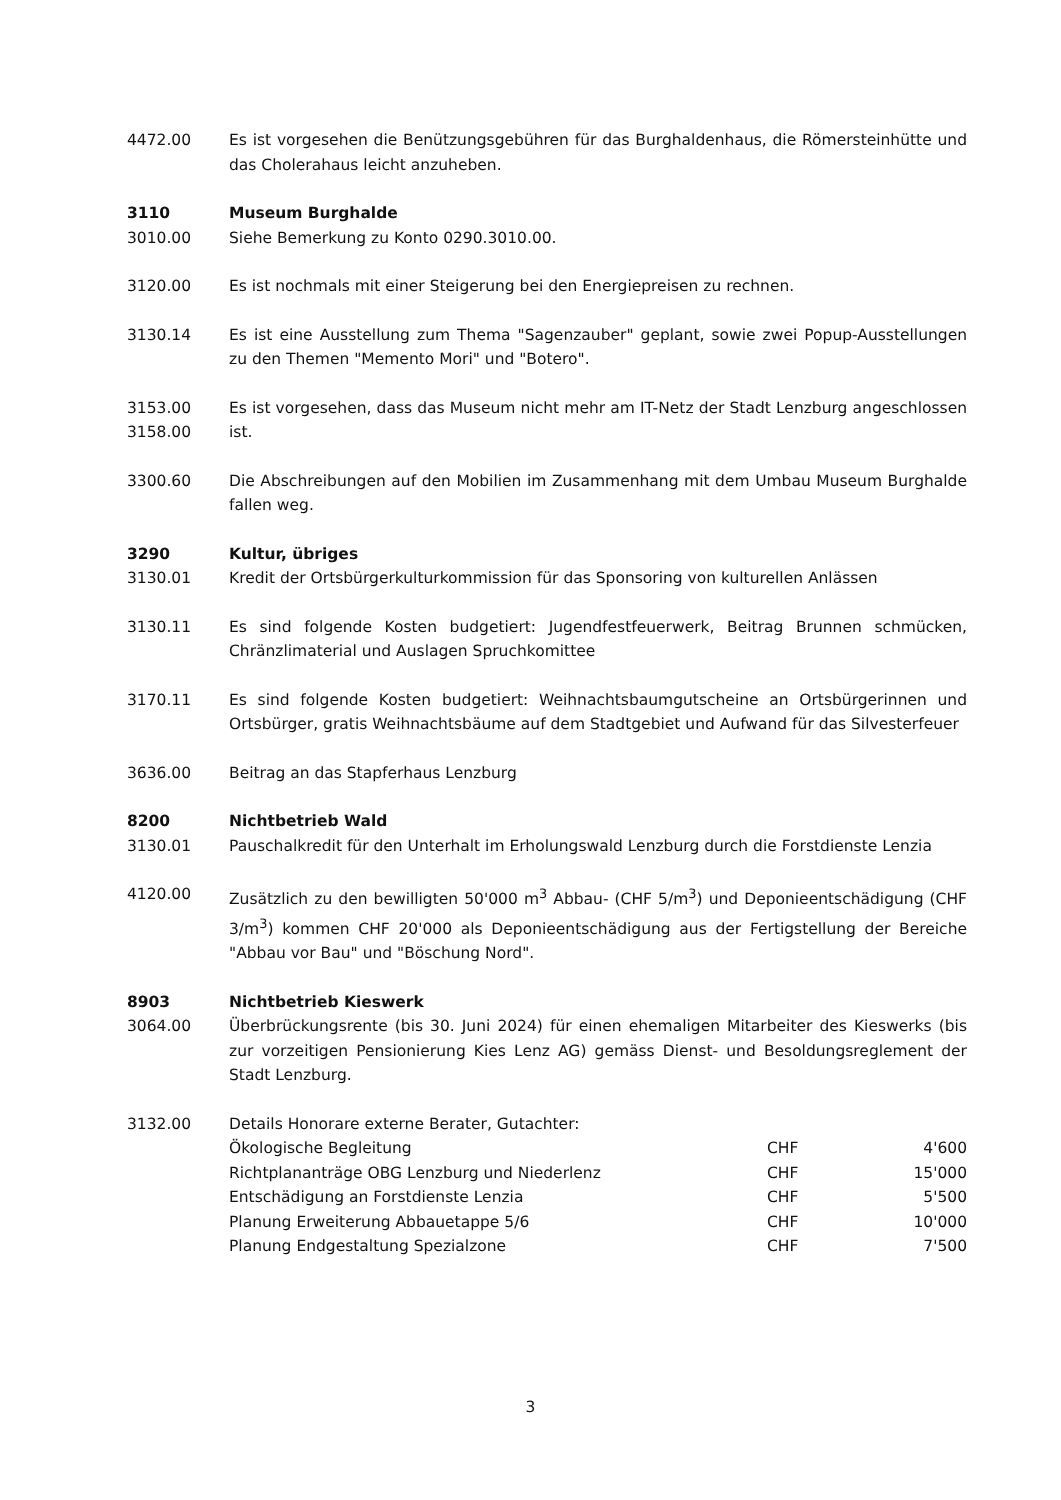4472.00 Es ist vorgesehen die Benützungsgebühren für das Burghaldenhaus, die Römersteinhütte und das Cholerahaus leicht anzuheben.
3110 Museum Burghalde
3010.00 Siehe Bemerkung zu Konto 0290.3010.00.
3120.00 Es ist nochmals mit einer Steigerung bei den Energiepreisen zu rechnen.
3130.14 Es ist eine Ausstellung zum Thema "Sagenzauber" geplant, sowie zwei Popup-Ausstellungen zu den Themen "Memento Mori" und "Botero".
3153.00
3158.00
Es ist vorgesehen, dass das Museum nicht mehr am IT-Netz der Stadt Lenzburg angeschlossen ist.
3300.60 Die Abschreibungen auf den Mobilien im Zusammenhang mit dem Umbau Museum Burghalde fallen weg.
3290 Kultur, übriges
3130.01 Kredit der Ortsbürgerkulturkommission für das Sponsoring von kulturellen Anlässen
3130.11 Es sind folgende Kosten budgetiert: Jugendfestfeuerwerk, Beitrag Brunnen schmücken, Chränzlimaterial und Auslagen Spruchkomittee
3170.11 Es sind folgende Kosten budgetiert: Weihnachtsbaumgutscheine an Ortsbürgerinnen und Ortsbürger, gratis Weihnachtsbäume auf dem Stadtgebiet und Aufwand für das Silvesterfeuer
3636.00 Beitrag an das Stapferhaus Lenzburg
8200 Nichtbetrieb Wald
3130.01 Pauschalkredit für den Unterhalt im Erholungswald Lenzburg durch die Forstdienste Lenzia
4120.00 Zusätzlich zu den bewilligten 50'000 m<sup>3</sup> Abbau- (CHF 5/m<sup>3</sup>) und Deponieentschädigung (CHF 3/m<sup>3</sup>) kommen CHF 20'000 als Deponieentschädigung aus der Fertigstellung der Bereiche "Abbau vor Bau" und "Böschung Nord".
8903 Nichtbetrieb Kieswerk
3064.00 Überbrückungsrente (bis 30. Juni 2024) für einen ehemaligen Mitarbeiter des Kieswerks (bis zur vorzeitigen Pensionierung Kies Lenz AG) gemäss Dienst- und Besoldungsreglement der Stadt Lenzburg.
3132.00 Details Honorare externe Berater, Gutachter:
| Ökologische Begleitung | CHF | 4'600 |
| Richtplananträge OBG Lenzburg und Niederlenz | CHF | 15'000 |
| Entschädigung an Forstdienste Lenzia | CHF | 5'500 |
| Planung Erweiterung Abbauetappe 5/6 | CHF | 10'000 |
| Planung Endgestaltung Spezialzone | CHF | 7'500 |
3